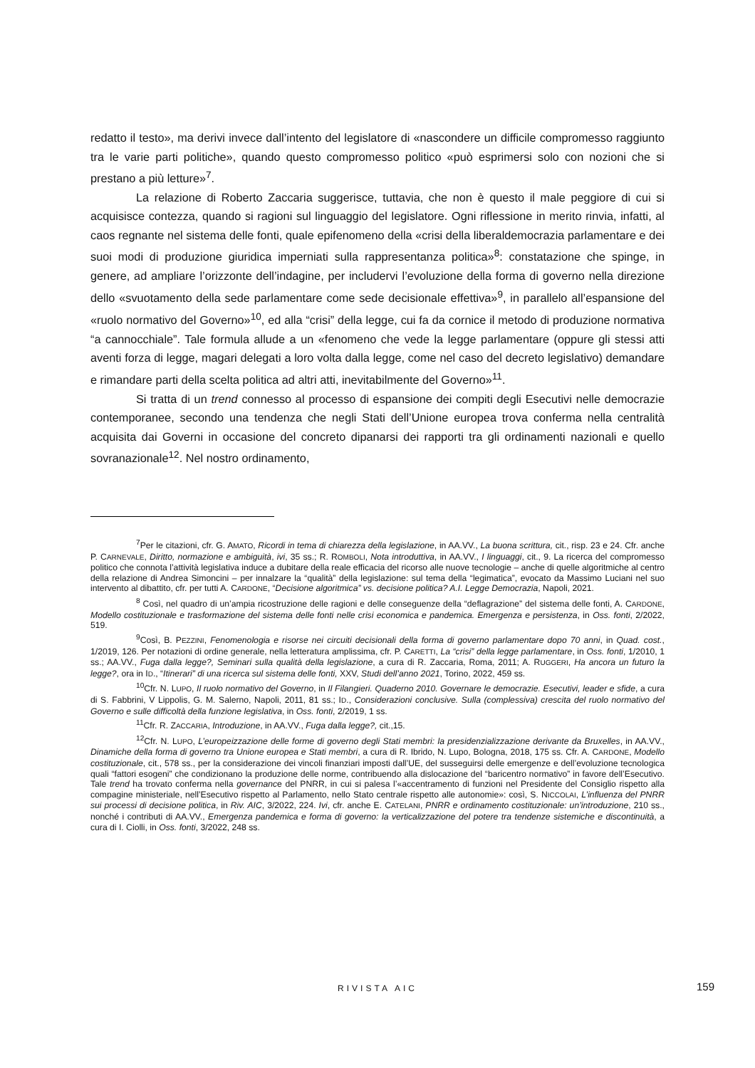redatto il testo», ma derivi invece dall’intento del legislatore di «nascondere un difficile compromesso raggiunto tra le varie parti politiche», quando questo compromesso politico «può esprimersi solo con nozioni che si prestano a più letture»<sup>7</sup>.
La relazione di Roberto Zaccaria suggerisce, tuttavia, che non è questo il male peggiore di cui si acquisisce contezza, quando si ragioni sul linguaggio del legislatore. Ogni riflessione in merito rinvia, infatti, al caos regnante nel sistema delle fonti, quale epifenomeno della «crisi della liberaldemocrazia parlamentare e dei suoi modi di produzione giuridica imperniati sulla rappresentanza politica»<sup>8</sup>: constatazione che spinge, in genere, ad ampliare l’orizzonte dell’indagine, per includervi l’evoluzione della forma di governo nella direzione dello «svuotamento della sede parlamentare come sede decisionale effettiva»<sup>9</sup>, in parallelo all’espansione del «ruolo normativo del Governo»<sup>10</sup>, ed alla “crisi” della legge, cui fa da cornice il metodo di produzione normativa “a cannocchiale”. Tale formula allude a un «fenomeno che vede la legge parlamentare (oppure gli stessi atti aventi forza di legge, magari delegati a loro volta dalla legge, come nel caso del decreto legislativo) demandare e rimandare parti della scelta politica ad altri atti, inevitabilmente del Governo»<sup>11</sup>.
Si tratta di un trend connesso al processo di espansione dei compiti degli Esecutivi nelle democrazie contemporanee, secondo una tendenza che negli Stati dell’Unione europea trova conferma nella centralità acquisita dai Governi in occasione del concreto dipanarsi dei rapporti tra gli ordinamenti nazionali e quello sovranazionale<sup>12</sup>. Nel nostro ordinamento,
<sup>7</sup> Per le citazioni, cfr. G. AMATO, Ricordi in tema di chiarezza della legislazione, in AA.VV., La buona scrittura, cit., risp. 23 e 24. Cfr. anche P. CARNEVALE, Diritto, normazione e ambiguità, ivi, 35 ss.; R. ROMBOLI, Nota introduttiva, in AA.VV., I linguaggi, cit., 9. La ricerca del compromesso politico che connota l’attività legislativa induce a dubitare della reale efficacia del ricorso alle nuove tecnologie – anche di quelle algoritmiche al centro della relazione di Andrea Simoncini – per innalzare la “qualità” della legislazione: sul tema della “legimatica”, evocato da Massimo Luciani nel suo intervento al dibattito, cfr. per tutti A. CARDONE, “Decisione algoritmica” vs. decisione politica? A.I. Legge Democrazia, Napoli, 2021.
<sup>8</sup> Così, nel quadro di un’ampia ricostruzione delle ragioni e delle conseguenze della “deflagrazione” del sistema delle fonti, A. CARDONE, Modello costituzionale e trasformazione del sistema delle fonti nelle crisi economica e pandemica. Emergenza e persistenza, in Oss. fonti, 2/2022, 519.
<sup>9</sup> Così, B. PEZZINI, Fenomenologia e risorse nei circuiti decisionali della forma di governo parlamentare dopo 70 anni, in Quad. cost., 1/2019, 126. Per notazioni di ordine generale, nella letteratura amplissima, cfr. P. CARETTI, La “crisi” della legge parlamentare, in Oss. fonti, 1/2010, 1 ss.; AA.VV., Fuga dalla legge?, Seminari sulla qualità della legislazione, a cura di R. Zaccaria, Roma, 2011; A. RUGGERI, Ha ancora un futuro la legge?, ora in ID., “Itinerari” di una ricerca sul sistema delle fonti, XXV, Studi dell’anno 2021, Torino, 2022, 459 ss.
<sup>10</sup> Cfr. N. LUPO, Il ruolo normativo del Governo, in Il Filangieri. Quaderno 2010. Governare le democrazie. Esecutivi, leader e sfide, a cura di S. Fabbrini, V Lippolis, G. M. Salerno, Napoli, 2011, 81 ss.; ID., Considerazioni conclusive. Sulla (complessiva) crescita del ruolo normativo del Governo e sulle difficoltà della funzione legislativa, in Oss. fonti, 2/2019, 1 ss.
<sup>11</sup> Cfr. R. ZACCARIA, Introduzione, in AA.VV., Fuga dalla legge?, cit.,15.
<sup>12</sup> Cfr. N. LUPO, L’europeizzazione delle forme di governo degli Stati membri: la presidenzializzazione derivante da Bruxelles, in AA.VV., Dinamiche della forma di governo tra Unione europea e Stati membri, a cura di R. Ibrido, N. Lupo, Bologna, 2018, 175 ss. Cfr. A. CARDONE, Modello costituzionale, cit., 578 ss., per la considerazione dei vincoli finanziari imposti dall’UE, del susseguirsi delle emergenze e dell’evoluzione tecnologica quali “fattori esogeni” che condizionano la produzione delle norme, contribuendo alla dislocazione del “baricentro normativo” in favore dell’Esecutivo. Tale trend ha trovato conferma nella governance del PNRR, in cui si palesa l’«accentramento di funzioni nel Presidente del Consiglio rispetto alla compagine ministeriale, nell’Esecutivo rispetto al Parlamento, nello Stato centrale rispetto alle autonomie»: così, S. NICCOLAI, L’influenza del PNRR sui processi di decisione politica, in Riv. AIC, 3/2022, 224. Ivi, cfr. anche E. CATELANI, PNRR e ordinamento costituzionale: un’introduzione, 210 ss., nonché i contributi di AA.VV., Emergenza pandemica e forma di governo: la verticalizzazione del potere tra tendenze sistemiche e discontinuità, a cura di I. Ciolli, in Oss. fonti, 3/2022, 248 ss.
RIVISTA AIC 159